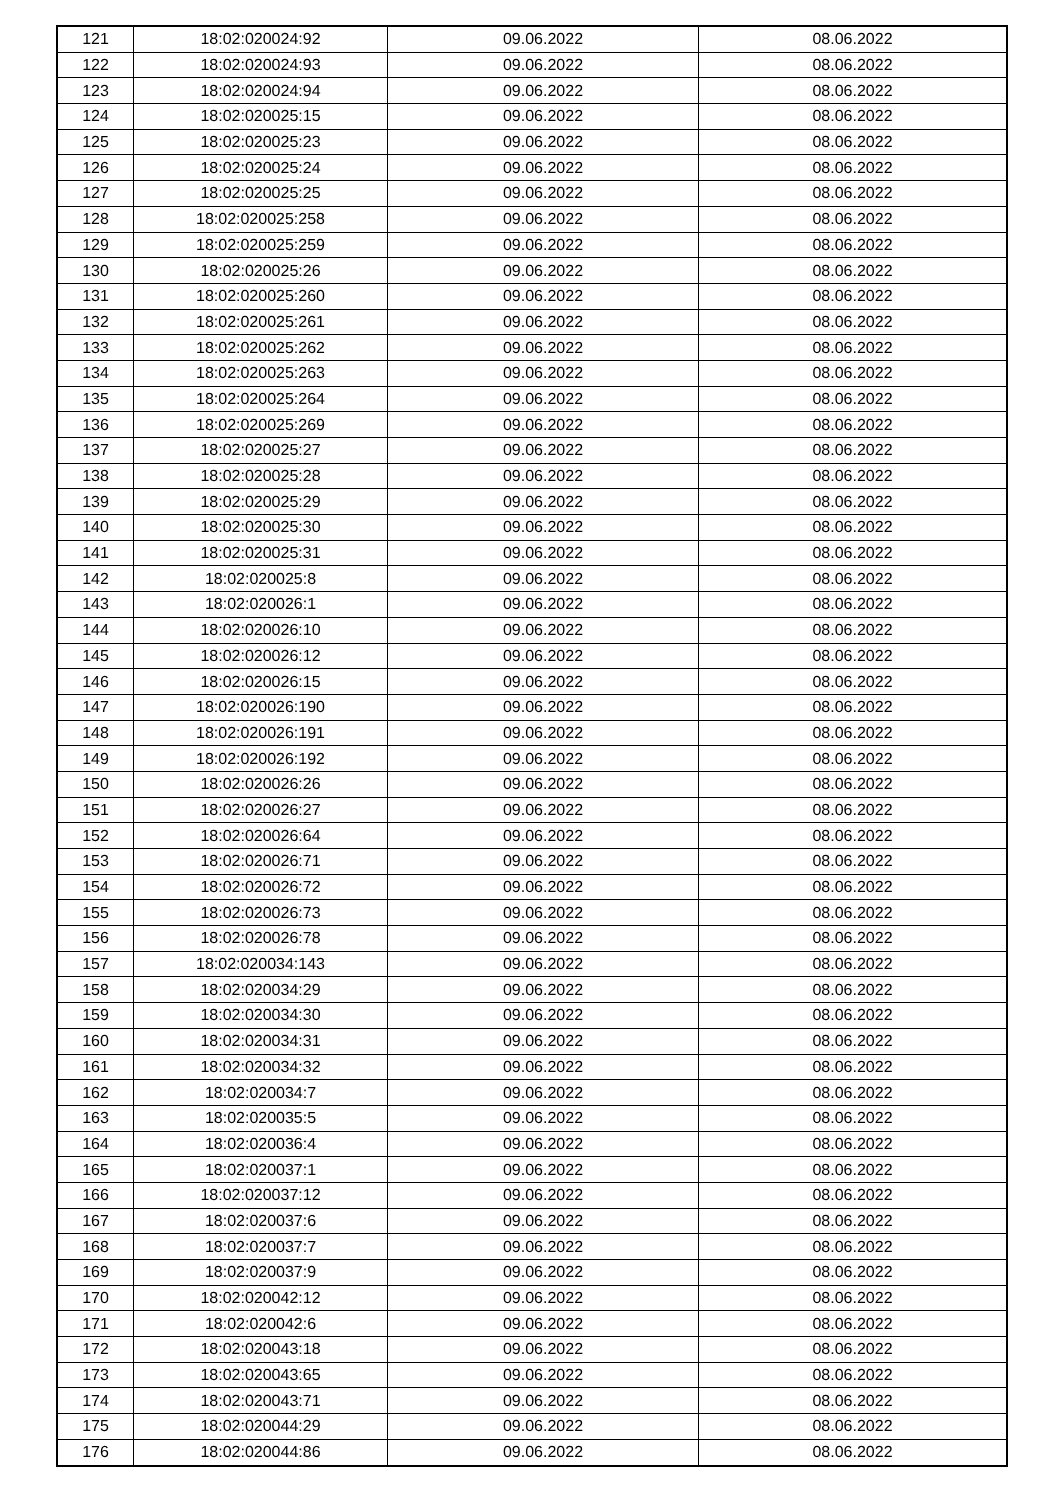| 121 | 18:02:020024:92 | 09.06.2022 | 08.06.2022 |
| 122 | 18:02:020024:93 | 09.06.2022 | 08.06.2022 |
| 123 | 18:02:020024:94 | 09.06.2022 | 08.06.2022 |
| 124 | 18:02:020025:15 | 09.06.2022 | 08.06.2022 |
| 125 | 18:02:020025:23 | 09.06.2022 | 08.06.2022 |
| 126 | 18:02:020025:24 | 09.06.2022 | 08.06.2022 |
| 127 | 18:02:020025:25 | 09.06.2022 | 08.06.2022 |
| 128 | 18:02:020025:258 | 09.06.2022 | 08.06.2022 |
| 129 | 18:02:020025:259 | 09.06.2022 | 08.06.2022 |
| 130 | 18:02:020025:26 | 09.06.2022 | 08.06.2022 |
| 131 | 18:02:020025:260 | 09.06.2022 | 08.06.2022 |
| 132 | 18:02:020025:261 | 09.06.2022 | 08.06.2022 |
| 133 | 18:02:020025:262 | 09.06.2022 | 08.06.2022 |
| 134 | 18:02:020025:263 | 09.06.2022 | 08.06.2022 |
| 135 | 18:02:020025:264 | 09.06.2022 | 08.06.2022 |
| 136 | 18:02:020025:269 | 09.06.2022 | 08.06.2022 |
| 137 | 18:02:020025:27 | 09.06.2022 | 08.06.2022 |
| 138 | 18:02:020025:28 | 09.06.2022 | 08.06.2022 |
| 139 | 18:02:020025:29 | 09.06.2022 | 08.06.2022 |
| 140 | 18:02:020025:30 | 09.06.2022 | 08.06.2022 |
| 141 | 18:02:020025:31 | 09.06.2022 | 08.06.2022 |
| 142 | 18:02:020025:8 | 09.06.2022 | 08.06.2022 |
| 143 | 18:02:020026:1 | 09.06.2022 | 08.06.2022 |
| 144 | 18:02:020026:10 | 09.06.2022 | 08.06.2022 |
| 145 | 18:02:020026:12 | 09.06.2022 | 08.06.2022 |
| 146 | 18:02:020026:15 | 09.06.2022 | 08.06.2022 |
| 147 | 18:02:020026:190 | 09.06.2022 | 08.06.2022 |
| 148 | 18:02:020026:191 | 09.06.2022 | 08.06.2022 |
| 149 | 18:02:020026:192 | 09.06.2022 | 08.06.2022 |
| 150 | 18:02:020026:26 | 09.06.2022 | 08.06.2022 |
| 151 | 18:02:020026:27 | 09.06.2022 | 08.06.2022 |
| 152 | 18:02:020026:64 | 09.06.2022 | 08.06.2022 |
| 153 | 18:02:020026:71 | 09.06.2022 | 08.06.2022 |
| 154 | 18:02:020026:72 | 09.06.2022 | 08.06.2022 |
| 155 | 18:02:020026:73 | 09.06.2022 | 08.06.2022 |
| 156 | 18:02:020026:78 | 09.06.2022 | 08.06.2022 |
| 157 | 18:02:020034:143 | 09.06.2022 | 08.06.2022 |
| 158 | 18:02:020034:29 | 09.06.2022 | 08.06.2022 |
| 159 | 18:02:020034:30 | 09.06.2022 | 08.06.2022 |
| 160 | 18:02:020034:31 | 09.06.2022 | 08.06.2022 |
| 161 | 18:02:020034:32 | 09.06.2022 | 08.06.2022 |
| 162 | 18:02:020034:7 | 09.06.2022 | 08.06.2022 |
| 163 | 18:02:020035:5 | 09.06.2022 | 08.06.2022 |
| 164 | 18:02:020036:4 | 09.06.2022 | 08.06.2022 |
| 165 | 18:02:020037:1 | 09.06.2022 | 08.06.2022 |
| 166 | 18:02:020037:12 | 09.06.2022 | 08.06.2022 |
| 167 | 18:02:020037:6 | 09.06.2022 | 08.06.2022 |
| 168 | 18:02:020037:7 | 09.06.2022 | 08.06.2022 |
| 169 | 18:02:020037:9 | 09.06.2022 | 08.06.2022 |
| 170 | 18:02:020042:12 | 09.06.2022 | 08.06.2022 |
| 171 | 18:02:020042:6 | 09.06.2022 | 08.06.2022 |
| 172 | 18:02:020043:18 | 09.06.2022 | 08.06.2022 |
| 173 | 18:02:020043:65 | 09.06.2022 | 08.06.2022 |
| 174 | 18:02:020043:71 | 09.06.2022 | 08.06.2022 |
| 175 | 18:02:020044:29 | 09.06.2022 | 08.06.2022 |
| 176 | 18:02:020044:86 | 09.06.2022 | 08.06.2022 |